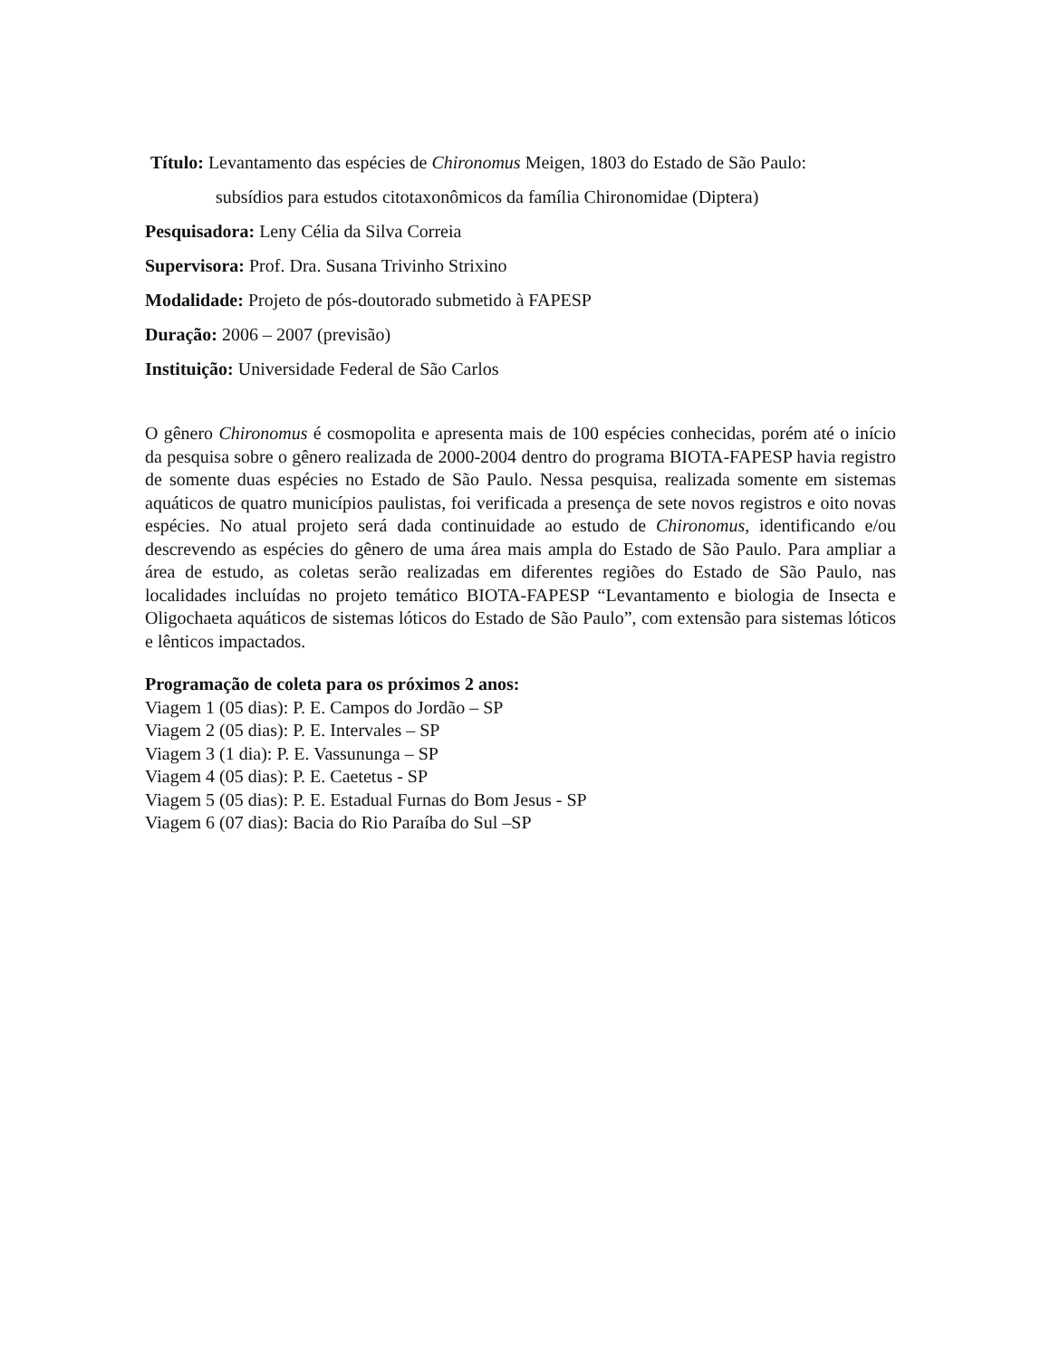Título: Levantamento das espécies de Chironomus Meigen, 1803 do Estado de São Paulo:
subsídios para estudos citotaxonômicos da família Chironomidae (Diptera)
Pesquisadora: Leny Célia da Silva Correia
Supervisora: Prof. Dra. Susana Trivinho Strixino
Modalidade: Projeto de pós-doutorado submetido à FAPESP
Duração: 2006 – 2007 (previsão)
Instituição: Universidade Federal de São Carlos
O gênero Chironomus é cosmopolita e apresenta mais de 100 espécies conhecidas, porém até o início da pesquisa sobre o gênero realizada de 2000-2004 dentro do programa BIOTA-FAPESP havia registro de somente duas espécies no Estado de São Paulo. Nessa pesquisa, realizada somente em sistemas aquáticos de quatro municípios paulistas, foi verificada a presença de sete novos registros e oito novas espécies. No atual projeto será dada continuidade ao estudo de Chironomus, identificando e/ou descrevendo as espécies do gênero de uma área mais ampla do Estado de São Paulo. Para ampliar a área de estudo, as coletas serão realizadas em diferentes regiões do Estado de São Paulo, nas localidades incluídas no projeto temático BIOTA-FAPESP “Levantamento e biologia de Insecta e Oligochaeta aquáticos de sistemas lóticos do Estado de São Paulo”, com extensão para sistemas lóticos e lênticos impactados.
Programação de coleta para os próximos 2 anos:
Viagem 1 (05 dias): P. E. Campos do Jordão – SP
Viagem 2 (05 dias): P. E. Intervales – SP
Viagem 3 (1 dia): P. E. Vassununga – SP
Viagem 4 (05 dias): P. E. Caetetus - SP
Viagem 5 (05 dias): P. E. Estadual Furnas do Bom Jesus - SP
Viagem 6 (07 dias): Bacia do Rio Paraíba do Sul –SP